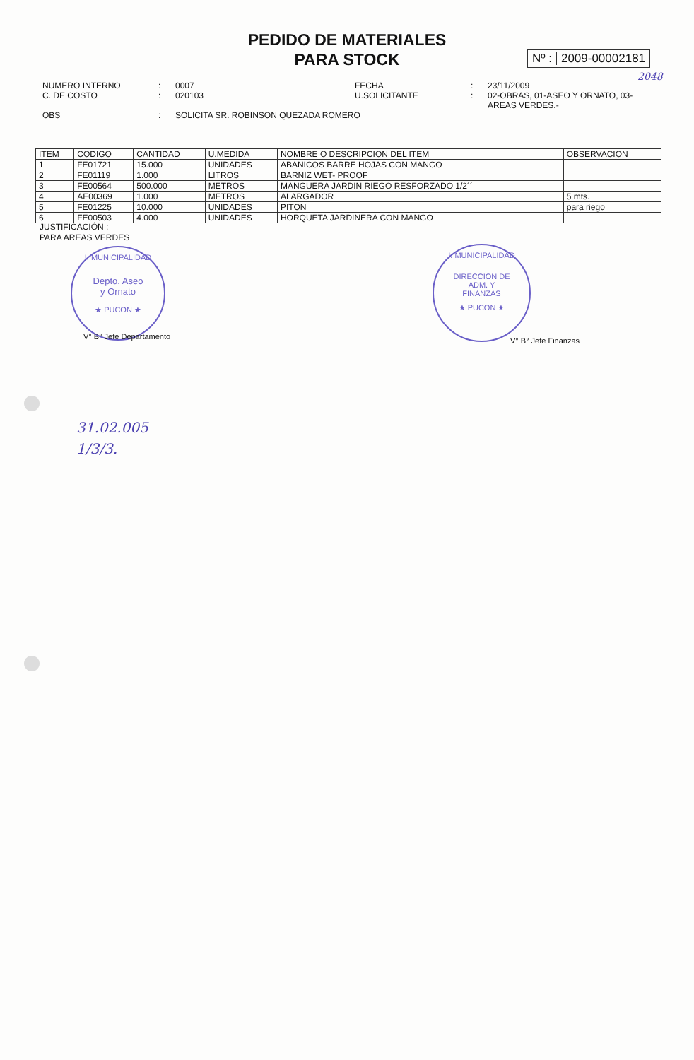PEDIDO DE MATERIALES
PARA STOCK
Nº : 2009-00002181
2048
| NUMERO INTERNO C. DE COSTO | : : | 0007 020103 | FECHA U.SOLICITANTE | : : | 23/11/2009 02-OBRAS, 01-ASEO Y ORNATO, 03-AREAS VERDES.- |
| OBS | : | SOLICITA SR. ROBINSON QUEZADA ROMERO | | | |
| ITEM | CODIGO | CANTIDAD | U.MEDIDA | NOMBRE O DESCRIPCION DEL ITEM | OBSERVACION |
| --- | --- | --- | --- | --- | --- |
| 1 | FE01721 | 15.000 | UNIDADES | ABANICOS BARRE HOJAS CON MANGO | |
| 2 | FE01119 | 1.000 | LITROS | BARNIZ WET- PROOF | |
| 3 | FE00564 | 500.000 | METROS | MANGUERA JARDIN RIEGO RESFORZADO 1/2´´ | |
| 4 | AE00369 | 1.000 | METROS | ALARGADOR | 5 mts. |
| 5 | FE01225 | 10.000 | UNIDADES | PITON | para riego |
| 6 | FE00503 | 4.000 | UNIDADES | HORQUETA JARDINERA CON MANGO | |
JUSTIFICACIÓN :
PARA AREAS VERDES
I. MUNICIPALIDAD
Depto. Aseo
y Ornato
★ PUCON ★
V° B° Jefe Departamento
I. MUNICIPALIDAD
DIRECCION DE
ADM. Y
FINANZAS
★ PUCON ★
V° B° Jefe Finanzas
31.02.005
1/3/3.